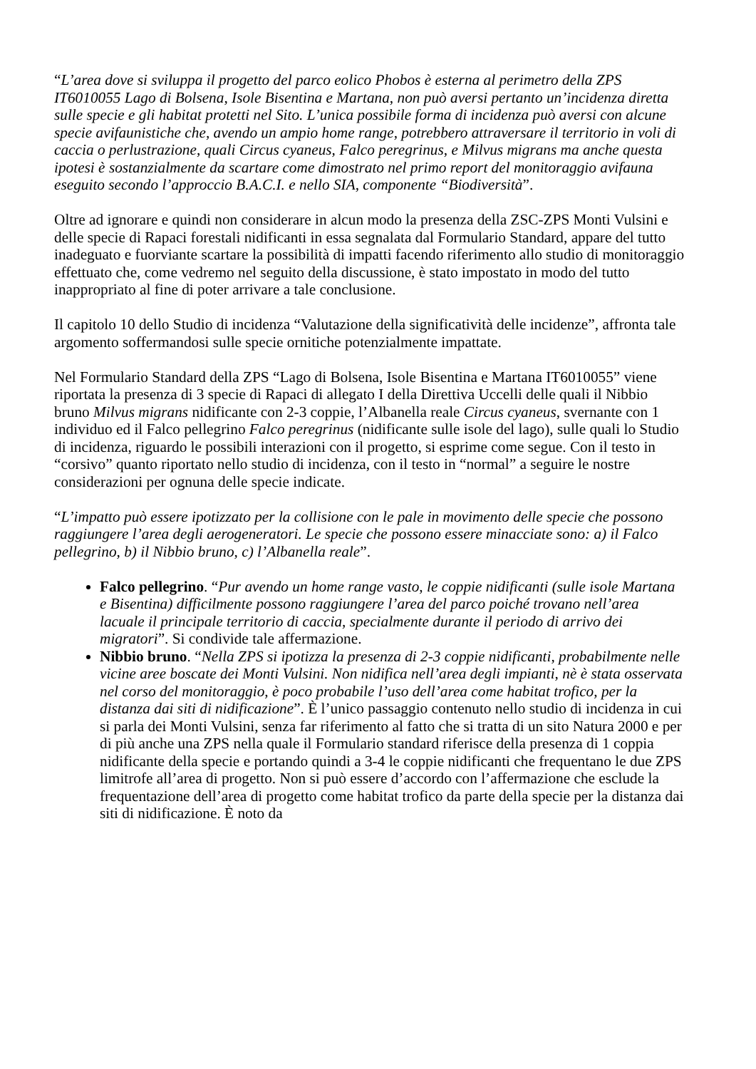“L’area dove si sviluppa il progetto del parco eolico Phobos è esterna al perimetro della ZPS IT6010055 Lago di Bolsena, Isole Bisentina e Martana, non può aversi pertanto un’incidenza diretta sulle specie e gli habitat protetti nel Sito. L’unica possibile forma di incidenza può aversi con alcune specie avifaunistiche che, avendo un ampio home range, potrebbero attraversare il territorio in voli di caccia o perlustrazione, quali Circus cyaneus, Falco peregrinus, e Milvus migrans ma anche questa ipotesi è sostanzialmente da scartare come dimostrato nel primo report del monitoraggio avifauna eseguito secondo l’approccio B.A.C.I. e nello SIA, componente “Biodiversità”.
Oltre ad ignorare e quindi non considerare in alcun modo la presenza della ZSC-ZPS Monti Vulsini e delle specie di Rapaci forestali nidificanti in essa segnalata dal Formulario Standard, appare del tutto inadeguato e fuorviante scartare la possibilità di impatti facendo riferimento allo studio di monitoraggio effettuato che, come vedremo nel seguito della discussione, è stato impostato in modo del tutto inappropriato al fine di poter arrivare a tale conclusione.
Il capitolo 10 dello Studio di incidenza “Valutazione della significatività delle incidenze”, affronta tale argomento soffermandosi sulle specie ornitiche potenzialmente impattate.
Nel Formulario Standard della ZPS “Lago di Bolsena, Isole Bisentina e Martana IT6010055” viene riportata la presenza di 3 specie di Rapaci di allegato I della Direttiva Uccelli delle quali il Nibbio bruno Milvus migrans nidificante con 2-3 coppie, l’Albanella reale Circus cyaneus, svernante con 1 individuo ed il Falco pellegrino Falco peregrinus (nidificante sulle isole del lago), sulle quali lo Studio di incidenza, riguardo le possibili interazioni con il progetto, si esprime come segue. Con il testo in “corsivo” quanto riportato nello studio di incidenza, con il testo in “normal” a seguire le nostre considerazioni per ognuna delle specie indicate.
“L’impatto può essere ipotizzato per la collisione con le pale in movimento delle specie che possono raggiungere l’area degli aerogeneratori. Le specie che possono essere minacciate sono: a) il Falco pellegrino, b) il Nibbio bruno, c) l’Albanella reale”.
Falco pellegrino. “Pur avendo un home range vasto, le coppie nidificanti (sulle isole Martana e Bisentina) difficilmente possono raggiungere l’area del parco poiché trovano nell’area lacuale il principale territorio di caccia, specialmente durante il periodo di arrivo dei migratori”. Si condivide tale affermazione.
Nibbio bruno. “Nella ZPS si ipotizza la presenza di 2-3 coppie nidificanti, probabilmente nelle vicine aree boscate dei Monti Vulsini. Non nidifica nell’area degli impianti, nè è stata osservata nel corso del monitoraggio, è poco probabile l’uso dell’area come habitat trofico, per la distanza dai siti di nidificazione”. È l’unico passaggio contenuto nello studio di incidenza in cui si parla dei Monti Vulsini, senza far riferimento al fatto che si tratta di un sito Natura 2000 e per di più anche una ZPS nella quale il Formulario standard riferisce della presenza di 1 coppia nidificante della specie e portando quindi a 3-4 le coppie nidificanti che frequentano le due ZPS limitrofe all’area di progetto. Non si può essere d’accordo con l’affermazione che esclude la frequentazione dell’area di progetto come habitat trofico da parte della specie per la distanza dai siti di nidificazione. È noto da